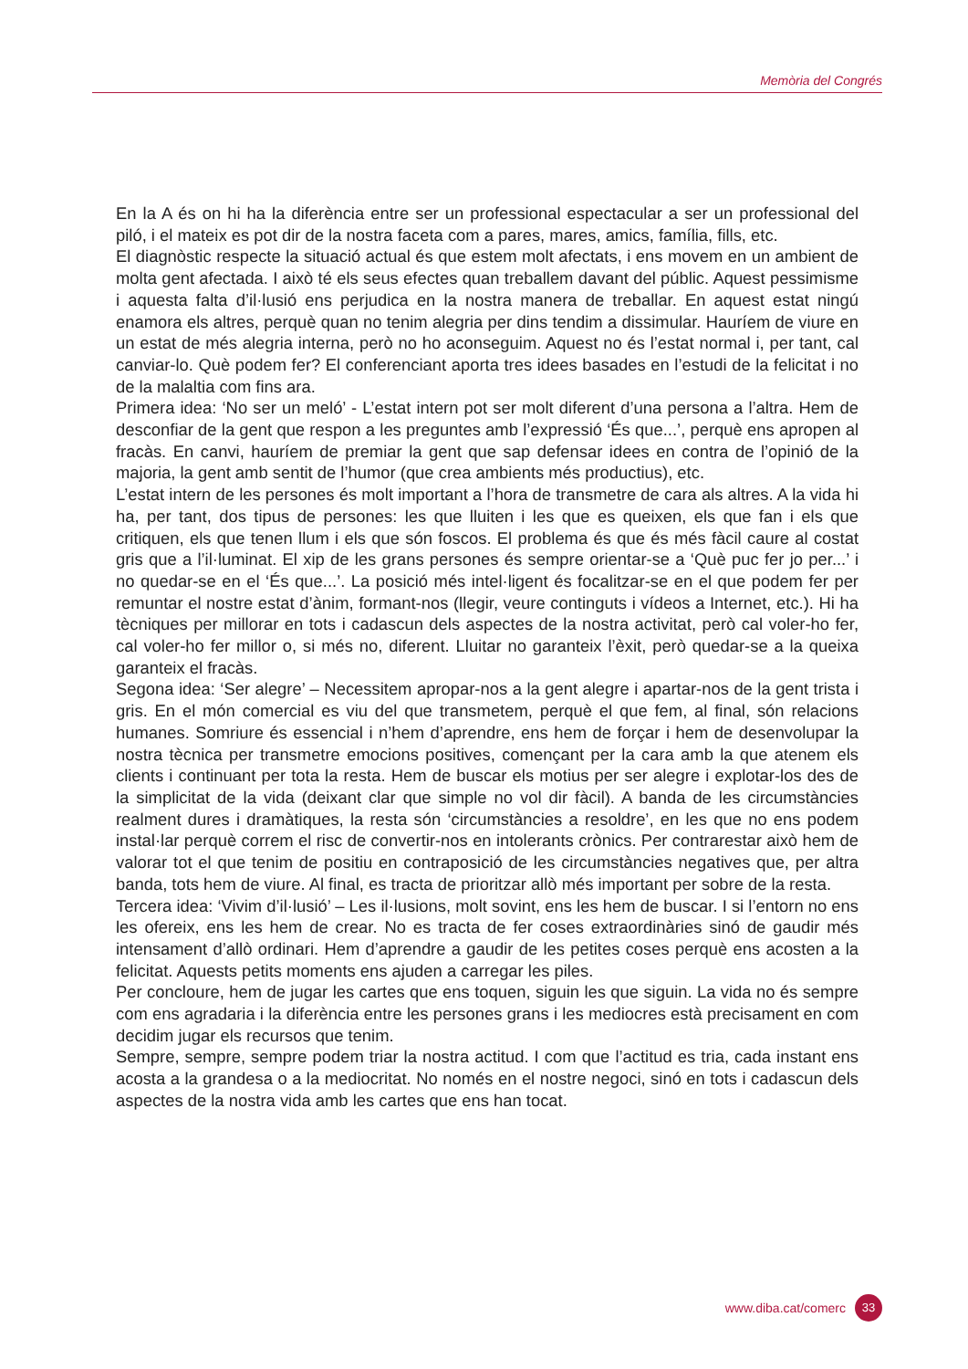Memòria del Congrés
En la A és on hi ha la diferència entre ser un professional espectacular a ser un professional del piló, i el mateix es pot dir de la nostra faceta com a pares, mares, amics, família, fills, etc.
El diagnòstic respecte la situació actual és que estem molt afectats, i ens movem en un ambient de molta gent afectada. I això té els seus efectes quan treballem davant del públic. Aquest pessimisme i aquesta falta d’il·lusió ens perjudica en la nostra manera de treballar. En aquest estat ningú enamora els altres, perquè quan no tenim alegria per dins tendim a dissimular. Hauríem de viure en un estat de més alegria interna, però no ho aconseguim. Aquest no és l’estat normal i, per tant, cal canviar-lo. Què podem fer? El conferenciant aporta tres idees basades en l’estudi de la felicitat i no de la malaltia com fins ara.
Primera idea: ‘No ser un meló’ - L’estat intern pot ser molt diferent d’una persona a l’altra. Hem de desconfiar de la gent que respon a les preguntes amb l’expressió ‘És que...’, perquè ens apropen al fracàs. En canvi, hauríem de premiar la gent que sap defensar idees en contra de l’opinió de la majoria, la gent amb sentit de l’humor (que crea ambients més productius), etc.
L’estat intern de les persones és molt important a l’hora de transmetre de cara als altres. A la vida hi ha, per tant, dos tipus de persones: les que lluiten i les que es queixen, els que fan i els que critiquen, els que tenen llum i els que són foscos. El problema és que és més fàcil caure al costat gris que a l’il·luminat. El xip de les grans persones és sempre orientar-se a ‘Què puc fer jo per...’ i no quedar-se en el ‘És que...’. La posició més intel·ligent és focalitzar-se en el que podem fer per remuntar el nostre estat d’ànim, formant-nos (llegir, veure continguts i vídeos a Internet, etc.). Hi ha tècniques per millorar en tots i cadascun dels aspectes de la nostra activitat, però cal voler-ho fer, cal voler-ho fer millor o, si més no, diferent. Lluitar no garanteix l’èxit, però quedar-se a la queixa garanteix el fracàs.
Segona idea: ‘Ser alegre’ – Necessitem apropar-nos a la gent alegre i apartar-nos de la gent trista i gris. En el món comercial es viu del que transmetem, perquè el que fem, al final, són relacions humanes. Somriure és essencial i n’hem d’aprendre, ens hem de forçar i hem de desenvolupar la nostra tècnica per transmetre emocions positives, començant per la cara amb la que atenem els clients i continuant per tota la resta. Hem de buscar els motius per ser alegre i explotar-los des de la simplicitat de la vida (deixant clar que simple no vol dir fàcil). A banda de les circumstàncies realment dures i dramàtiques, la resta són ‘circumstàncies a resoldre’, en les que no ens podem instal·lar perquè correm el risc de convertir-nos en intolerants crònics. Per contrarestar això hem de valorar tot el que tenim de positiu en contraposició de les circumstàncies negatives que, per altra banda, tots hem de viure. Al final, es tracta de prioritzar allò més important per sobre de la resta.
Tercera idea: ‘Vivim d’il·lusió’ – Les il·lusions, molt sovint, ens les hem de buscar. I si l’entorn no ens les ofereix, ens les hem de crear. No es tracta de fer coses extraordinàries sinó de gaudir més intensament d’allò ordinari. Hem d’aprendre a gaudir de les petites coses perquè ens acosten a la felicitat. Aquests petits moments ens ajuden a carregar les piles.
Per concloure, hem de jugar les cartes que ens toquen, siguin les que siguin. La vida no és sempre com ens agradaria i la diferència entre les persones grans i les mediocres està precisament en com decidim jugar els recursos que tenim.
Sempre, sempre, sempre podem triar la nostra actitud. I com que l’actitud es tria, cada instant ens acosta a la grandesa o a la mediocritat. No només en el nostre negoci, sinó en tots i cadascun dels aspectes de la nostra vida amb les cartes que ens han tocat.
www.diba.cat/comerc 33